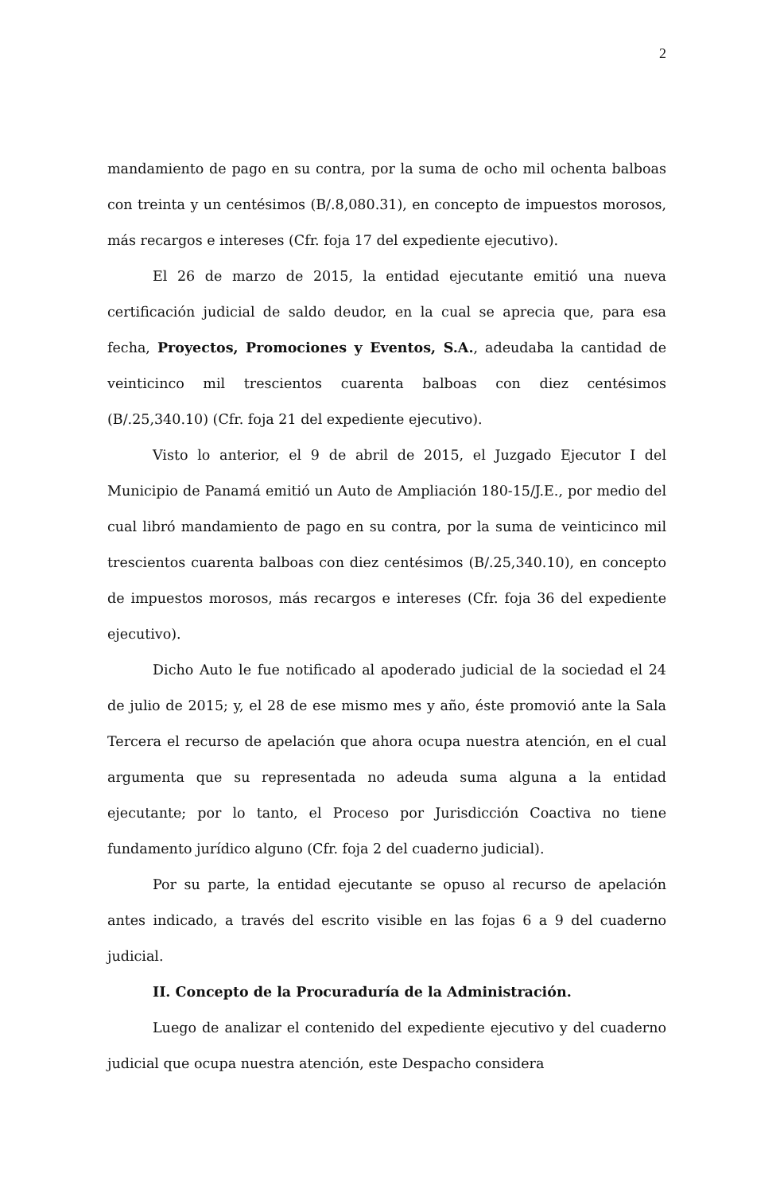2
mandamiento de pago en su contra, por la suma de ocho mil ochenta balboas con treinta y un centésimos (B/.8,080.31), en concepto de impuestos morosos, más recargos e intereses (Cfr. foja 17 del expediente ejecutivo).
El 26 de marzo de 2015, la entidad ejecutante emitió una nueva certificación judicial de saldo deudor, en la cual se aprecia que, para esa fecha, Proyectos, Promociones y Eventos, S.A., adeudaba la cantidad de veinticinco mil trescientos cuarenta balboas con diez centésimos (B/.25,340.10) (Cfr. foja 21 del expediente ejecutivo).
Visto lo anterior, el 9 de abril de 2015, el Juzgado Ejecutor I del Municipio de Panamá emitió un Auto de Ampliación 180-15/J.E., por medio del cual libró mandamiento de pago en su contra, por la suma de veinticinco mil trescientos cuarenta balboas con diez centésimos (B/.25,340.10), en concepto de impuestos morosos, más recargos e intereses (Cfr. foja 36 del expediente ejecutivo).
Dicho Auto le fue notificado al apoderado judicial de la sociedad el 24 de julio de 2015; y, el 28 de ese mismo mes y año, éste promovió ante la Sala Tercera el recurso de apelación que ahora ocupa nuestra atención, en el cual argumenta que su representada no adeuda suma alguna a la entidad ejecutante; por lo tanto, el Proceso por Jurisdicción Coactiva no tiene fundamento jurídico alguno (Cfr. foja 2 del cuaderno judicial).
Por su parte, la entidad ejecutante se opuso al recurso de apelación antes indicado, a través del escrito visible en las fojas 6 a 9 del cuaderno judicial.
II. Concepto de la Procuraduría de la Administración.
Luego de analizar el contenido del expediente ejecutivo y del cuaderno judicial que ocupa nuestra atención, este Despacho considera